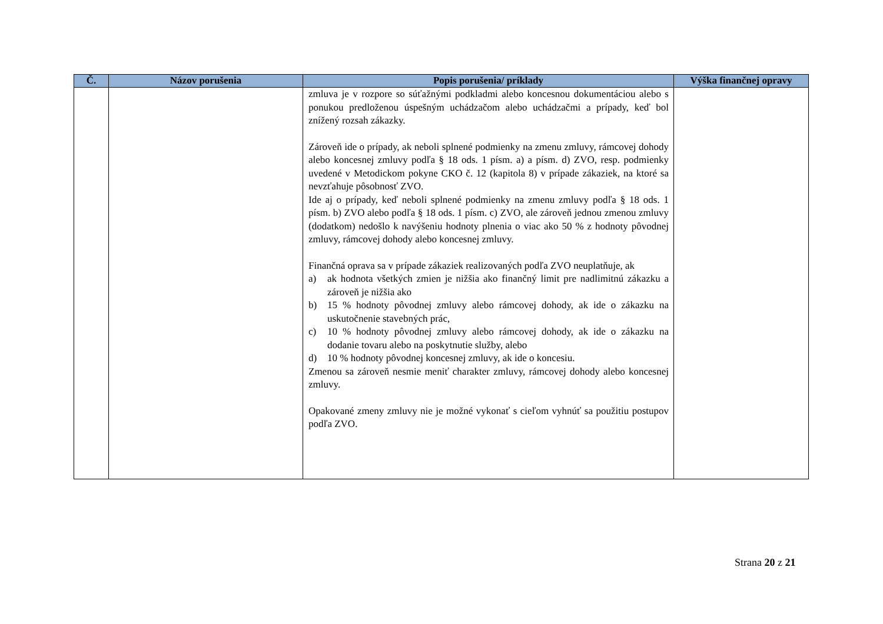| Č. | Názov porušenia | Popis porušenia/ príklady | Výška finančnej opravy |
| --- | --- | --- | --- |
| | | zmluva je v rozpore so súťažnými podkladmi alebo koncesnou dokumentáciou alebo s ponukou predloženou úspešným uchádzačom alebo uchádzačmi a prípady, keď bol znížený rozsah zákazky. Zároveň ide o prípady, ak neboli splnené podmienky na zmenu zmluvy, rámcovej dohody alebo koncesnej zmluvy podľa § 18 ods. 1 písm. a) a písm. d) ZVO, resp. podmienky uvedené v Metodickom pokyne CKO č. 12 (kapitola 8) v prípade zákaziek, na ktoré sa nevzťahuje pôsobnosť ZVO. Ide aj o prípady, keď neboli splnené podmienky na zmenu zmluvy podľa § 18 ods. 1 písm. b) ZVO alebo podľa § 18 ods. 1 písm. c) ZVO, ale zároveň jednou zmenou zmluvy (dodatkom) nedošlo k navýšeniu hodnoty plnenia o viac ako 50 % z hodnoty pôvodnej zmluvy, rámcovej dohody alebo koncesnej zmluvy. Finančná oprava sa v prípade zákaziek realizovaných podľa ZVO neuplatňuje, ak a) ak hodnota všetkých zmien je nižšia ako finančný limit pre nadlimitnú zákazku a zároveň je nižšia ako b) 15 % hodnoty pôvodnej zmluvy alebo rámcovej dohody, ak ide o zákazku na uskutočnenie stavebných prác, c) 10 % hodnoty pôvodnej zmluvy alebo rámcovej dohody, ak ide o zákazku na dodanie tovaru alebo na poskytnutie služby, alebo d) 10 % hodnoty pôvodnej koncesnej zmluvy, ak ide o koncesiu. Zmenou sa zároveň nesmie meniť charakter zmluvy, rámcovej dohody alebo koncesnej zmluvy. Opakované zmeny zmluvy nie je možné vykonať s cieľom vyhnúť sa použitiu postupov podľa ZVO. | |
Strana 20 z 21